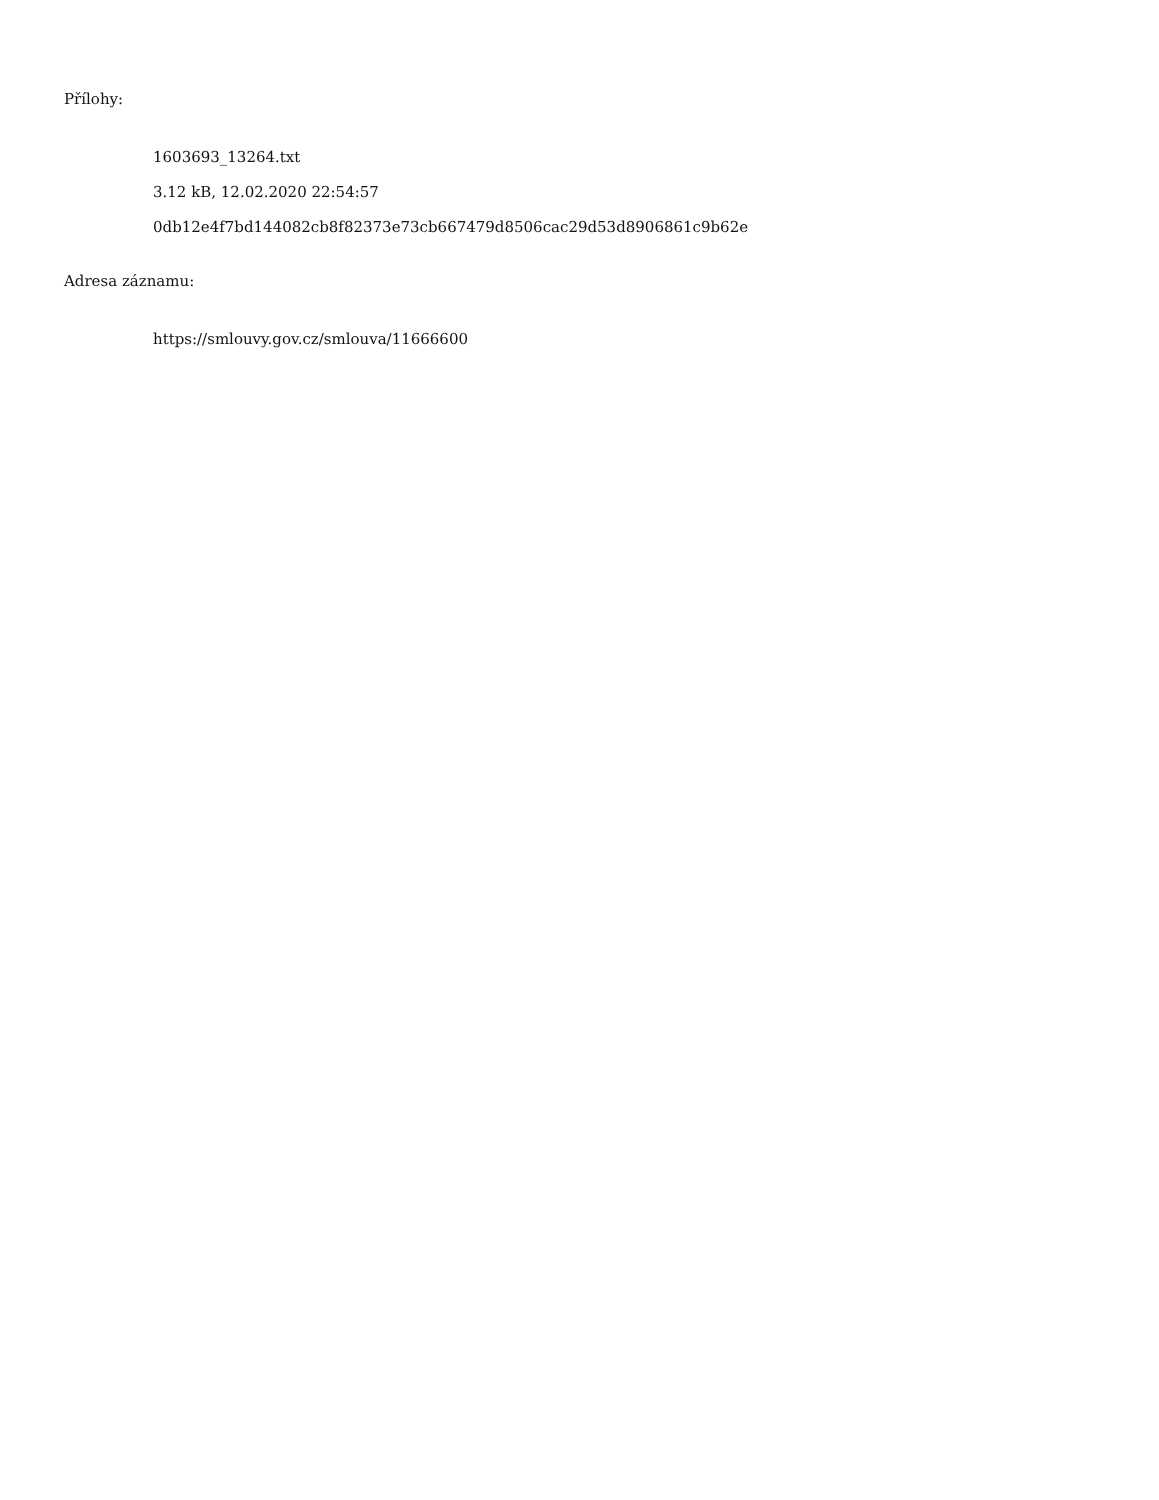Přílohy:
1603693_13264.txt
3.12 kB, 12.02.2020 22:54:57
0db12e4f7bd144082cb8f82373e73cb667479d8506cac29d53d8906861c9b62e
Adresa záznamu:
https://smlouvy.gov.cz/smlouva/11666600